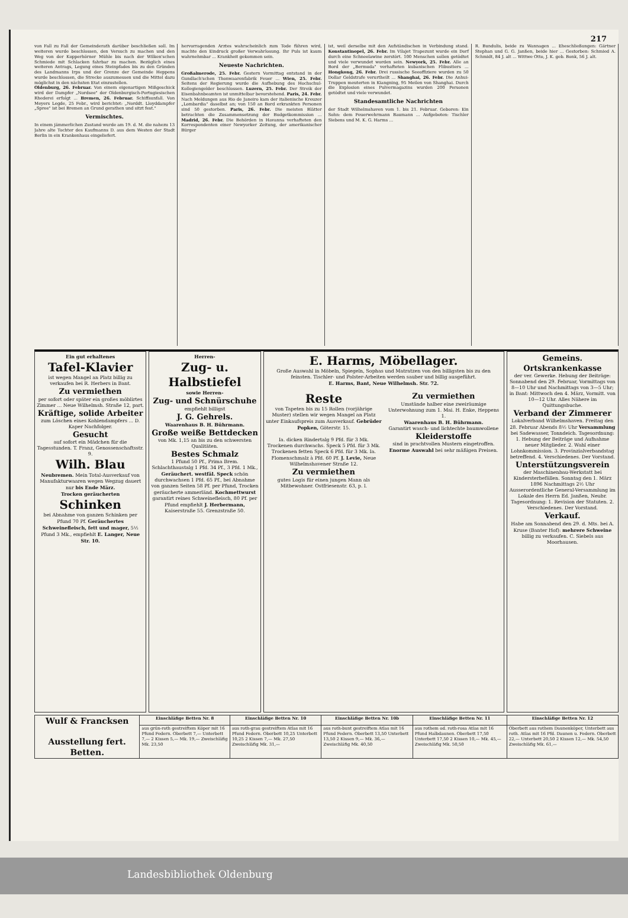217
von Fall zu Fall der Gemeinderath darüber beschließen soll. Im weiteren wurde beschlossen, den Versuch zu machen und den Weg von der Kopperhörner Mühle bis nach der Wilken'schen Schmiede mit Schlacken fahrbar zu machen. Bezüglich eines weiteren Antrags, Legung eines Steinpfades bis zu den Gründen des Landmanns Irps und der Grenze der Gemeinde Heppens wurde beschlossen, die Strecke auszumessen und die Mittel dazu möglichst in den nächsten Etat einzustellen.
Oldenburg, 26. Februar. Von einem eigenartigen Mißgeschick wird der Dampfer „Nordsee" der Oldenburgisch-Portugiesischen Rhederei erfolgt ... Bremen, 26. Februar. Schiffsunfall. Von Meyers Legde, 25 Febr., wird berichtet: „Norddt. Lloyddampfer „Spree" ist bei Bremen an Grund gerathen und sitzt fest."
Vermischtes.
In einem jämmerlichen Zustand wurde am 19. d. M. die nahezu 13 Jahre alte Tochter des Kaufmanns D. aus dem Westen der Stadt Berlin in ein Krankenhaus eingeliefert.
hervorragenden Arztes wahrscheinlich zum Tode führen wird, machte den Eindruck großer Verwahrlosung. Ihr Puls ist kaum wahrnehmbar ... Krankheit gekommen sein.
Neueste Nachrichten.
Großalmerode, 25. Febr. Gestern Vormittag entstand in der Gundlach'schen Thonwaarenfabrik Feuer ... Wien, 25. Febr. Seitens der Regierung wurde die Aufhebung des Hochschul-Kollegiengelder beschlossen. Luzern, 25. Febr. Der Streik der Eisenbahnbeamten ist unmittelbar bevorstehend. Paris, 24. Febr. Nach Meldungen aus Rio de Janeiro kam der italienische Kreuzer „Lombardia" daselbst an; von 150 an Bord erkrankten Personen sind 50 gestorben. Paris, 26. Febr. Die meisten Blätter betrachten die Zusammensetzung der Budgetkommission ... Madrid, 26. Febr. Die Behörden in Havanna verhafteten den Korrespondenten einer Newyorker Zeitung, der amerikanischer Bürger
ist, weil derselbe mit den Aufständischen in Verbindung stand. Konstantinopel, 26. Febr. Im Vilajet Trapezunt wurde ein Dorf durch eine Schneelawine zerstört. 100 Menschen sollen getödtet und viele verwundet worden sein. Newyork, 25. Febr. Alle an Bord der „Bermuda" verhafteten kubanischen Flibustiers ... Hongkong, 26. Febr. Drei russische Seeoffiziere wurden zu 50 Dollar Geldstrafe verurtheilt ... Shanghai, 26. Febr. Die Anhui-Truppen meuterten in Kiangning, 95 Meilen von Shanghai. Durch die Explosion eines Pulvermagazins wurden 200 Personen getödtet und viele verwundet.
Standesamtliche Nachrichten
der Stadt Wilhelmshaven vom 1. bis 21. Februar. Geboren: Ein Sohn: dem Feuerwehrmann Baumann ... Aufgeboten: Tischler Siebens und M. K. G. Harms ...
R. Bundulis, beide zu Wannagen ... Eheschließungen: Gärtner Stephan und G. G. Janßen, beide hier ... Gestorben: Schmied A. Schmidt, 84 J. alt ... Wittwe Otto, J. K. geb. Bonk, 56 J. alt.
Ein gut erhaltenes
Tafel-Klavier
ist wegen Mangel an Platz billig zu verkaufen bei R. Herbers in Bant.
Zu vermiethen
per sofort oder später ein großes möblirtes Zimmer ... Neue Wilhelmsh. Straße 12, part.
Kräftige, solide Arbeiter
zum Löschen eines Kohlendampfers ... D. Kaper Nachfolger.
Gesucht
auf sofort ein Mädchen für die Tagesstunden. T. Franz, Genossenschaftsstr. 9.
Wilh. Blau
Neubremen. Mein Total-Ausverkauf von Manufakturwaaren wegen Wegzug dauert nur bis Ende März.
Trocken geräucherten
Schinken
bei Abnahme von ganzen Schinken per Pfund 70 Pf. Geräuchertes Schweinefleisch, fett und mager, 5½ Pfund 3 Mk., empfiehlt E. Langer, Neue Str. 10.
Herren-
Zug- u. Halbstiefel
sowie Herren-
Zug- und Schnürschuhe
empfiehlt billigst
J. G. Gehrels.
Waarenhaus B. H. Bührmann.
Große weiße Bettdecken
von Mk. 1,15 an bis zu den schwersten Qualitäten.
Bestes Schmalz
1 Pfund 50 Pf., Prima Brem. Schlachthaustalg 1 Pfd. 34 Pf., 3 Pfd. 1 Mk., Geräuchert. westfäl. Speck schön durchwachsen 1 Pfd. 65 Pf., bei Abnahme von ganzen Seiten 58 Pf. per Pfund, Trocken geräucherte ammerländ. Kochmettwurst garantirt reines Schweinefleisch, 80 Pf. per Pfund empfiehlt J. Herbermann, Kaiserstraße 55. Grenzstraße 50.
E. Harms, Möbellager.
Große Auswahl in Möbeln, Spiegeln, Sophas und Matratzen von den billigsten bis zu den feinsten. Tischler- und Polster-Arbeiten werden sauber und billig ausgeführt.
E. Harms, Bant, Neue Wilhelmsh. Str. 72.
Reste
von Tapeten bis zu 15 Rollen (vorjährige Muster) stellen wir wegen Mangel an Platz unter Einkaufspreis zum Ausverkauf. Gebrüder Popken, Göterstr. 15.
Ia. dicken Rindertalg 9 Pfd. für 3 Mk. Trockenen durchwachs. Speck 5 Pfd. für 3 Mk. Trockenen fetten Speck 6 Pfd. für 3 Mk. Ia. Flomenschmalz à Pfd. 60 Pf. J. Levie, Neue Wilhelmshavener Straße 12.
Zu vermiethen
gutes Logis für einen jungen Mann als Mitbewohner. Ostfriesenstr. 63, p. l.
Zu vermiethen
Umstände halber eine zweiräumige Unterwohnung zum 1. Mai. H. Enke, Heppens 1.
Waarenhaus B. H. Bührmann.
Garantirt wasch- und lichtechte baumwollene
Kleiderstoffe
sind in prachtvollen Mustern eingetroffen. Enorme Auswahl bei sehr mäßigen Preisen.
Gemeins. Ortskrankenkasse
der ver. Gewerke. Hebung der Beiträge: Sonnabend den 29. Februar, Vormittags von 8—10 Uhr und Nachmittags von 3—5 Uhr; in Bant: Mittwoch den 4. März, Vormitt. von 10—12 Uhr. Alles Nähere im Quittungsbuche.
Verband der Zimmerer
Lokalverband Wilhelmshaven. Freitag den 28. Februar Abends 8½ Uhr Versammlung bei Sadewasser, Tonndeich. Tagesordnung: 1. Hebung der Beiträge und Aufnahme neuer Mitglieder. 2. Wahl einer Lohnkommission. 3. Provinzialverbandstag betreffend. 4. Verschiedenes. Der Vorstand.
Unterstützungsverein
der Maschinenbau-Werkstatt bei Kindersterbefällen. Sonntag den 1. März 1896 Nachmittags 2½ Uhr Ausserordentliche General-Versammlung im Lokale des Herrn Ed. Janßen, Neubr. Tagesordnung: 1. Revision der Statuten. 2. Verschiedenes. Der Vorstand.
Verkauf.
Habe am Sonnabend den 29. d. Mts. bei A. Kruse (Banter Hof): mehrere Schweine billig zu verkaufen. C. Siebels aus Moorhausen.
| Wulf & Francksen Ausstellung fert. Betten. | Einschläfige Betten Nr. 8 | Einschläfige Betten Nr. 10 | Einschläfige Betten Nr. 10b | Einschläfige Betten Nr. 11 | Einschläfige Betten Nr. 12 |
| --- | --- | --- | --- | --- | --- |
| | aus grün-roth gestreiftem Köper mit 16 Pfund Federn. Oberbett 7,— Unterbett 7,— 2 Kissen 5,— Mk. 19,— Zweischläfig Mk. 23,50 | aus roth-grau gestreiftem Atlas mit 16 Pfund Federn. Oberbett 10,25 Unterbett 10,25 2 Kissen 7,— Mk. 27,50 Zweischläfig Mk. 31,— | aus roth-bunt gestreiftem Atlas mit 16 Pfund Federn. Oberbett 13,50 Unterbett 13,50 2 Kissen 9,— Mk. 36,— Zweischläfig Mk. 40,50 | aus rothem od. roth-rosa Atlas mit 16 Pfund Halbdaunen. Oberbett 17,50 Unterbett 17,50 2 Kissen 10,— Mk. 45,— Zweischläfig Mk. 50,50 | Oberbett aus rothem Daunenköper, Unterbett aus roth. Atlas mit 16 Pfd. Daunen u. Federn. Oberbett 22,— Unterbett 20,50 2 Kissen 12,— Mk. 54,50 Zweischläfig Mk. 61,— |
Landesbibliothek Oldenburg